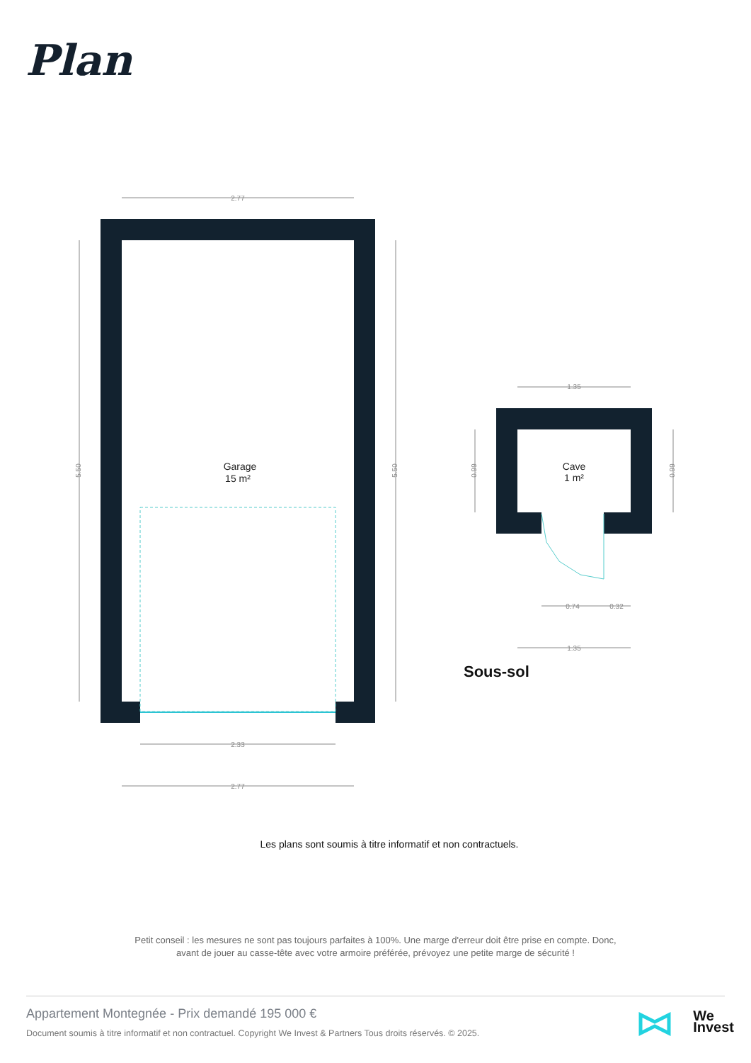Plan
2.77
2.33
2.77
5.50
5.50
1.35
0.74
0.32
1.35
0.99
0.99
Garage
15 m²
Cave
1 m²
Sous-sol
Les plans sont soumis à titre informatif et non contractuels.
Petit conseil : les mesures ne sont pas toujours parfaites à 100%. Une marge d'erreur doit être prise en compte. Donc,
avant de jouer au casse-tête avec votre armoire préférée, prévoyez une petite marge de sécurité !
Appartement Montegnée - Prix demandé 195 000 €
Document soumis à titre informatif et non contractuel. Copyright We Invest & Partners Tous droits réservés. © 2025.
We
Invest